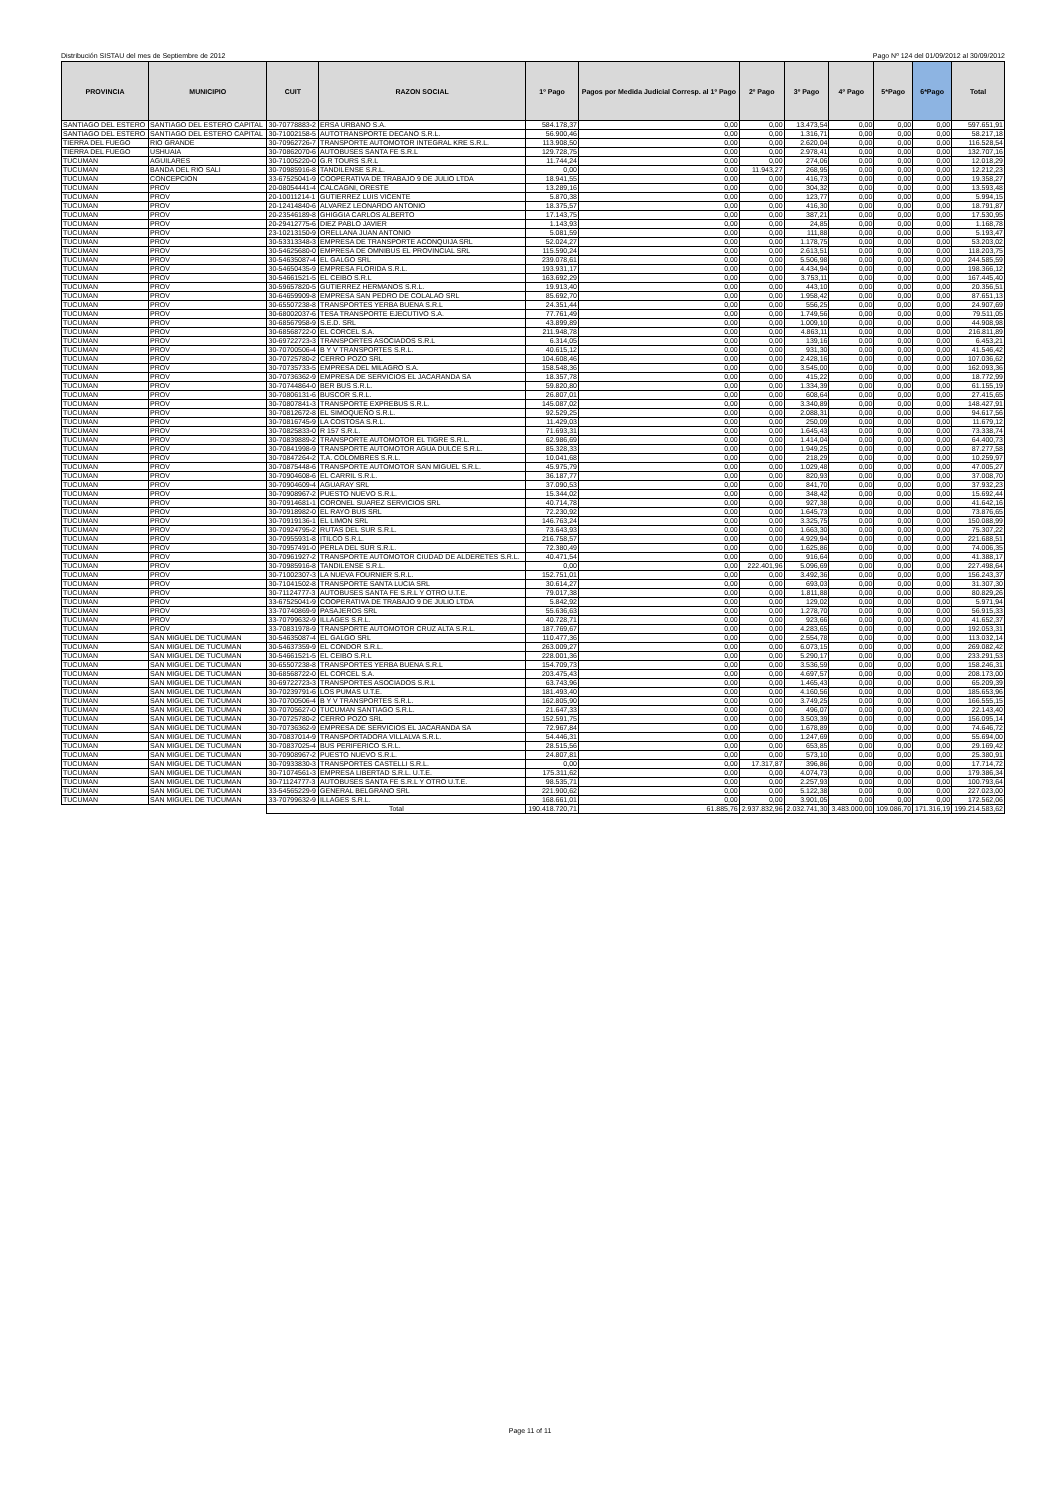Distribución SISTAU del mes de Septiembre de 2012 Pago Nº 124 del 01/09/2012 al 30/09/2012
| PROVINCIA | MUNICIPIO | CUIT | RAZON SOCIAL | 1º Pago | Pagos por Medida Judicial Corresp. al 1º Pago | 2º Pago | 3º Pago | 4º Pago | 5*Pago | 6*Pago | Total |
| --- | --- | --- | --- | --- | --- | --- | --- | --- | --- | --- | --- |
| SANTIAGO DEL ESTERO | SANTIAGO DEL ESTERO CAPITAL | 30-70778883-2 | ERSA URBANO S.A. | 584.178,37 | 0,00 | 0,00 | 13.473,54 | 0,00 | 0,00 | 0,00 | 597.651,91 |
| SANTIAGO DEL ESTERO | SANTIAGO DEL ESTERO CAPITAL | 30-71002158-5 | AUTOTRANSPORTE DECANO S.R.L. | 56.900,46 | 0,00 | 0,00 | 1.316,71 | 0,00 | 0,00 | 0,00 | 58.217,18 |
| TIERRA DEL FUEGO | RIO GRANDE | 30-70962726-7 | TRANSPORTE AUTOMOTOR INTEGRAL KRE S.R.L. | 113.908,50 | 0,00 | 0,00 | 2.620,04 | 0,00 | 0,00 | 0,00 | 116.528,54 |
| TIERRA DEL FUEGO | USHUAIA | 30-70862070-6 | AUTOBUSES SANTA FE S.R.L | 129.728,75 | 0,00 | 0,00 | 2.978,41 | 0,00 | 0,00 | 0,00 | 132.707,16 |
| TUCUMAN | AGUILARES | 30-71005220-0 | G.R TOURS S.R.L | 11.744,24 | 0,00 | 0,00 | 274,06 | 0,00 | 0,00 | 0,00 | 12.018,29 |
| TUCUMAN | BANDA DEL RIO SALI | 30-70985916-8 | TANDILENSE S.R.L. | 0,00 | 0,00 | 11.943,27 | 268,95 | 0,00 | 0,00 | 0,00 | 12.212,23 |
| TUCUMAN | CONCEPCION | 33-67525041-9 | COOPERATIVA DE TRABAJO 9 DE JULIO LTDA | 18.941,55 | 0,00 | 0,00 | 416,73 | 0,00 | 0,00 | 0,00 | 19.358,27 |
| TUCUMAN | PROV | 20-08054441-4 | CALCAGNI, ORESTE | 13.289,16 | 0,00 | 0,00 | 304,32 | 0,00 | 0,00 | 0,00 | 13.593,48 |
| TUCUMAN | PROV | 20-10011214-1 | GUTIERREZ LUIS VICENTE | 5.870,38 | 0,00 | 0,00 | 123,77 | 0,00 | 0,00 | 0,00 | 5.994,15 |
| TUCUMAN | PROV | 20-12414840-6 | ALVAREZ LEONARDO ANTONIO | 18.375,57 | 0,00 | 0,00 | 416,30 | 0,00 | 0,00 | 0,00 | 18.791,87 |
| TUCUMAN | PROV | 20-23546189-8 | GHIGGIA CARLOS ALBERTO | 17.143,75 | 0,00 | 0,00 | 387,21 | 0,00 | 0,00 | 0,00 | 17.530,95 |
| TUCUMAN | PROV | 20-29412775-6 | DIEZ PABLO JAVIER | 1.143,93 | 0,00 | 0,00 | 24,85 | 0,00 | 0,00 | 0,00 | 1.168,78 |
| TUCUMAN | PROV | 23-10213150-9 | ORELLANA JUAN ANTONIO | 5.081,59 | 0,00 | 0,00 | 111,88 | 0,00 | 0,00 | 0,00 | 5.193,47 |
| TUCUMAN | PROV | 30-53313348-3 | EMPRESA DE TRANSPORTE ACONQUIJA SRL | 52.024,27 | 0,00 | 0,00 | 1.178,75 | 0,00 | 0,00 | 0,00 | 53.203,02 |
| TUCUMAN | PROV | 30-54625680-0 | EMPRESA DE OMNIBUS EL PROVINCIAL SRL | 115.590,24 | 0,00 | 0,00 | 2.613,51 | 0,00 | 0,00 | 0,00 | 118.203,75 |
| TUCUMAN | PROV | 30-54635087-4 | EL GALGO SRL | 239.078,61 | 0,00 | 0,00 | 5.506,98 | 0,00 | 0,00 | 0,00 | 244.585,59 |
| TUCUMAN | PROV | 30-54650435-9 | EMPRESA FLORIDA S.R.L. | 193.931,17 | 0,00 | 0,00 | 4.434,94 | 0,00 | 0,00 | 0,00 | 198.366,12 |
| TUCUMAN | PROV | 30-54661521-5 | EL CEIBO S.R.L | 163.692,29 | 0,00 | 0,00 | 3.753,11 | 0,00 | 0,00 | 0,00 | 167.445,40 |
| TUCUMAN | PROV | 30-59657820-5 | GUTIERREZ HERMANOS S.R.L. | 19.913,40 | 0,00 | 0,00 | 443,10 | 0,00 | 0,00 | 0,00 | 20.356,51 |
| TUCUMAN | PROV | 30-64659909-8 | EMPRESA SAN PEDRO DE COLALAO SRL | 85.692,70 | 0,00 | 0,00 | 1.958,42 | 0,00 | 0,00 | 0,00 | 87.651,13 |
| TUCUMAN | PROV | 30-65507238-8 | TRANSPORTES YERBA BUENA S.R.L | 24.351,44 | 0,00 | 0,00 | 556,25 | 0,00 | 0,00 | 0,00 | 24.907,69 |
| TUCUMAN | PROV | 30-68002037-6 | TESA TRANSPORTE EJECUTIVO S.A. | 77.761,49 | 0,00 | 0,00 | 1.749,56 | 0,00 | 0,00 | 0,00 | 79.511,05 |
| TUCUMAN | PROV | 30-68567958-9 | S.E.D. SRL | 43.899,89 | 0,00 | 0,00 | 1.009,10 | 0,00 | 0,00 | 0,00 | 44.908,98 |
| TUCUMAN | PROV | 30-68568722-0 | EL CORCEL S.A. | 211.948,78 | 0,00 | 0,00 | 4.863,11 | 0,00 | 0,00 | 0,00 | 216.811,89 |
| TUCUMAN | PROV | 30-69722723-3 | TRANSPORTES ASOCIADOS S.R.L | 6.314,05 | 0,00 | 0,00 | 139,16 | 0,00 | 0,00 | 0,00 | 6.453,21 |
| TUCUMAN | PROV | 30-70700506-4 | B Y V TRANSPORTES S.R.L. | 40.615,12 | 0,00 | 0,00 | 931,30 | 0,00 | 0,00 | 0,00 | 41.546,42 |
| TUCUMAN | PROV | 30-70725780-2 | CERRO POZO SRL | 104.608,46 | 0,00 | 0,00 | 2.428,16 | 0,00 | 0,00 | 0,00 | 107.036,62 |
| TUCUMAN | PROV | 30-70735733-5 | EMPRESA DEL MILAGRO S.A. | 158.548,36 | 0,00 | 0,00 | 3.545,00 | 0,00 | 0,00 | 0,00 | 162.093,36 |
| TUCUMAN | PROV | 30-70736362-9 | EMPRESA DE SERVICIOS EL JACARANDA SA | 18.357,78 | 0,00 | 0,00 | 415,22 | 0,00 | 0,00 | 0,00 | 18.772,99 |
| TUCUMAN | PROV | 30-70744864-0 | BER BUS S.R.L. | 59.820,80 | 0,00 | 0,00 | 1.334,39 | 0,00 | 0,00 | 0,00 | 61.155,19 |
| TUCUMAN | PROV | 30-70806131-6 | BUSCOR S.R.L. | 26.807,01 | 0,00 | 0,00 | 608,64 | 0,00 | 0,00 | 0,00 | 27.415,65 |
| TUCUMAN | PROV | 30-70807841-3 | TRANSPORTE EXPREBUS S.R.L. | 145.087,02 | 0,00 | 0,00 | 3.340,89 | 0,00 | 0,00 | 0,00 | 148.427,91 |
| TUCUMAN | PROV | 30-70812672-8 | EL SIMOQUEÑO S.R.L. | 92.529,25 | 0,00 | 0,00 | 2.088,31 | 0,00 | 0,00 | 0,00 | 94.617,56 |
| TUCUMAN | PROV | 30-70816745-9 | LA COSTOSA S.R.L. | 11.429,03 | 0,00 | 0,00 | 250,09 | 0,00 | 0,00 | 0,00 | 11.679,12 |
| TUCUMAN | PROV | 30-70825833-0 | R 157 S.R.L. | 71.693,31 | 0,00 | 0,00 | 1.645,43 | 0,00 | 0,00 | 0,00 | 73.338,74 |
| TUCUMAN | PROV | 30-70839889-2 | TRANSPORTE AUTOMOTOR EL TIGRE S.R.L. | 62.986,69 | 0,00 | 0,00 | 1.414,04 | 0,00 | 0,00 | 0,00 | 64.400,73 |
| TUCUMAN | PROV | 30-70841998-9 | TRANSPORTE AUTOMOTOR AGUA DULCE S.R.L. | 85.328,33 | 0,00 | 0,00 | 1.949,25 | 0,00 | 0,00 | 0,00 | 87.277,58 |
| TUCUMAN | PROV | 30-70847264-2 | T.A. COLOMBRES S.R.L. | 10.041,68 | 0,00 | 0,00 | 218,29 | 0,00 | 0,00 | 0,00 | 10.259,97 |
| TUCUMAN | PROV | 30-70875448-6 | TRANSPORTE AUTOMOTOR SAN MIGUEL S.R.L. | 45.975,79 | 0,00 | 0,00 | 1.029,48 | 0,00 | 0,00 | 0,00 | 47.005,27 |
| TUCUMAN | PROV | 30-70904608-6 | EL CARRIL S.R.L. | 36.187,77 | 0,00 | 0,00 | 820,93 | 0,00 | 0,00 | 0,00 | 37.008,70 |
| TUCUMAN | PROV | 30-70904609-4 | AGUARAY SRL | 37.090,53 | 0,00 | 0,00 | 841,70 | 0,00 | 0,00 | 0,00 | 37.932,23 |
| TUCUMAN | PROV | 30-70908967-2 | PUESTO NUEVO S.R.L. | 15.344,02 | 0,00 | 0,00 | 348,42 | 0,00 | 0,00 | 0,00 | 15.692,44 |
| TUCUMAN | PROV | 30-70914681-1 | CORONEL SUAREZ SERVICIOS SRL | 40.714,78 | 0,00 | 0,00 | 927,38 | 0,00 | 0,00 | 0,00 | 41.642,16 |
| TUCUMAN | PROV | 30-70918982-0 | EL RAYO BUS SRL | 72.230,92 | 0,00 | 0,00 | 1.645,73 | 0,00 | 0,00 | 0,00 | 73.876,65 |
| TUCUMAN | PROV | 30-70919136-1 | EL LIMON SRL | 146.763,24 | 0,00 | 0,00 | 3.325,75 | 0,00 | 0,00 | 0,00 | 150.088,99 |
| TUCUMAN | PROV | 30-70924795-2 | RUTAS DEL SUR S.R.L. | 73.643,93 | 0,00 | 0,00 | 1.663,30 | 0,00 | 0,00 | 0,00 | 75.307,22 |
| TUCUMAN | PROV | 30-70955931-8 | ITILCO S.R.L. | 216.758,57 | 0,00 | 0,00 | 4.929,94 | 0,00 | 0,00 | 0,00 | 221.688,51 |
| TUCUMAN | PROV | 30-70957491-0 | PERLA DEL SUR S.R.L. | 72.380,49 | 0,00 | 0,00 | 1.625,86 | 0,00 | 0,00 | 0,00 | 74.006,35 |
| TUCUMAN | PROV | 30-70961927-2 | TRANSPORTE AUTOMOTOR CIUDAD DE ALDERETES S.R.L. | 40.471,54 | 0,00 | 0,00 | 916,64 | 0,00 | 0,00 | 0,00 | 41.388,17 |
| TUCUMAN | PROV | 30-70985916-8 | TANDILENSE S.R.L. | 0,00 | 0,00 | 222.401,96 | 5.096,69 | 0,00 | 0,00 | 0,00 | 227.498,64 |
| TUCUMAN | PROV | 30-71002307-3 | LA NUEVA FOURNIER S.R.L. | 152.751,01 | 0,00 | 0,00 | 3.492,36 | 0,00 | 0,00 | 0,00 | 156.243,37 |
| TUCUMAN | PROV | 30-71041502-8 | TRANSPORTE SANTA LUCIA SRL | 30.614,27 | 0,00 | 0,00 | 693,03 | 0,00 | 0,00 | 0,00 | 31.307,30 |
| TUCUMAN | PROV | 30-71124777-3 | AUTOBUSES SANTA FE S.R.L Y OTRO U.T.E. | 79.017,38 | 0,00 | 0,00 | 1.811,88 | 0,00 | 0,00 | 0,00 | 80.829,26 |
| TUCUMAN | PROV | 33-67525041-9 | COOPERATIVA DE TRABAJO 9 DE JULIO LTDA | 5.842,92 | 0,00 | 0,00 | 129,02 | 0,00 | 0,00 | 0,00 | 5.971,94 |
| TUCUMAN | PROV | 33-70740869-9 | PASAJEROS SRL | 55.636,63 | 0,00 | 0,00 | 1.278,70 | 0,00 | 0,00 | 0,00 | 56.915,33 |
| TUCUMAN | PROV | 33-70799632-9 | ILLAGES S.R.L. | 40.728,71 | 0,00 | 0,00 | 923,66 | 0,00 | 0,00 | 0,00 | 41.652,37 |
| TUCUMAN | PROV | 33-70831978-9 | TRANSPORTE AUTOMOTOR CRUZ ALTA S.R.L. | 187.769,67 | 0,00 | 0,00 | 4.283,65 | 0,00 | 0,00 | 0,00 | 192.053,31 |
| TUCUMAN | SAN MIGUEL DE TUCUMAN | 30-54635087-4 | EL GALGO SRL | 110.477,36 | 0,00 | 0,00 | 2.554,78 | 0,00 | 0,00 | 0,00 | 113.032,14 |
| TUCUMAN | SAN MIGUEL DE TUCUMAN | 30-54637359-9 | EL CONDOR S.R.L. | 263.009,27 | 0,00 | 0,00 | 6.073,15 | 0,00 | 0,00 | 0,00 | 269.082,42 |
| TUCUMAN | SAN MIGUEL DE TUCUMAN | 30-54661521-5 | EL CEIBO S.R.L | 228.001,36 | 0,00 | 0,00 | 5.290,17 | 0,00 | 0,00 | 0,00 | 233.291,53 |
| TUCUMAN | SAN MIGUEL DE TUCUMAN | 30-65507238-8 | TRANSPORTES YERBA BUENA S.R.L | 154.709,73 | 0,00 | 0,00 | 3.536,59 | 0,00 | 0,00 | 0,00 | 158.246,31 |
| TUCUMAN | SAN MIGUEL DE TUCUMAN | 30-68568722-0 | EL CORCEL S.A. | 203.475,43 | 0,00 | 0,00 | 4.697,57 | 0,00 | 0,00 | 0,00 | 208.173,00 |
| TUCUMAN | SAN MIGUEL DE TUCUMAN | 30-69722723-3 | TRANSPORTES ASOCIADOS S.R.L | 63.743,96 | 0,00 | 0,00 | 1.465,43 | 0,00 | 0,00 | 0,00 | 65.209,39 |
| TUCUMAN | SAN MIGUEL DE TUCUMAN | 30-70239791-6 | LOS PUMAS U.T.E. | 181.493,40 | 0,00 | 0,00 | 4.160,56 | 0,00 | 0,00 | 0,00 | 185.653,96 |
| TUCUMAN | SAN MIGUEL DE TUCUMAN | 30-70700506-4 | B Y V TRANSPORTES S.R.L. | 162.805,90 | 0,00 | 0,00 | 3.749,25 | 0,00 | 0,00 | 0,00 | 166.555,15 |
| TUCUMAN | SAN MIGUEL DE TUCUMAN | 30-70705627-0 | TUCUMAN SANTIAGO S.R.L. | 21.647,33 | 0,00 | 0,00 | 496,07 | 0,00 | 0,00 | 0,00 | 22.143,40 |
| TUCUMAN | SAN MIGUEL DE TUCUMAN | 30-70725780-2 | CERRO POZO SRL | 152.591,75 | 0,00 | 0,00 | 3.503,39 | 0,00 | 0,00 | 0,00 | 156.095,14 |
| TUCUMAN | SAN MIGUEL DE TUCUMAN | 30-70736362-9 | EMPRESA DE SERVICIOS EL JACARANDA SA | 72.967,84 | 0,00 | 0,00 | 1.678,89 | 0,00 | 0,00 | 0,00 | 74.646,72 |
| TUCUMAN | SAN MIGUEL DE TUCUMAN | 30-70837014-9 | TRANSPORTADORA VILLALVA S.R.L. | 54.446,31 | 0,00 | 0,00 | 1.247,69 | 0,00 | 0,00 | 0,00 | 55.694,00 |
| TUCUMAN | SAN MIGUEL DE TUCUMAN | 30-70837025-4 | BUS PERIFERICO S.R.L. | 28.515,56 | 0,00 | 0,00 | 653,85 | 0,00 | 0,00 | 0,00 | 29.169,42 |
| TUCUMAN | SAN MIGUEL DE TUCUMAN | 30-70908967-2 | PUESTO NUEVO S.R.L. | 24.807,81 | 0,00 | 0,00 | 573,10 | 0,00 | 0,00 | 0,00 | 25.380,91 |
| TUCUMAN | SAN MIGUEL DE TUCUMAN | 30-70933830-3 | TRANSPORTES CASTELLI S.R.L. | 0,00 | 0,00 | 17.317,87 | 396,86 | 0,00 | 0,00 | 0,00 | 17.714,72 |
| TUCUMAN | SAN MIGUEL DE TUCUMAN | 30-71074561-3 | EMPRESA LIBERTAD S.R.L. U.T.E. | 175.311,62 | 0,00 | 0,00 | 4.074,73 | 0,00 | 0,00 | 0,00 | 179.386,34 |
| TUCUMAN | SAN MIGUEL DE TUCUMAN | 30-71124777-3 | AUTOBUSES SANTA FE S.R.L Y OTRO U.T.E. | 98.535,71 | 0,00 | 0,00 | 2.257,93 | 0,00 | 0,00 | 0,00 | 100.793,64 |
| TUCUMAN | SAN MIGUEL DE TUCUMAN | 33-54565229-9 | GENERAL BELGRANO SRL | 221.900,62 | 0,00 | 0,00 | 5.122,38 | 0,00 | 0,00 | 0,00 | 227.023,00 |
| TUCUMAN | SAN MIGUEL DE TUCUMAN | 33-70799632-9 | ILLAGES S.R.L. | 168.661,01 | 0,00 | 0,00 | 3.901,05 | 0,00 | 0,00 | 0,00 | 172.562,06 |
| | | Total | | 190.418.720,71 | 61.885,76 | 2.937.832,96 | 2.032.741,30 | 3.483.000,00 | 109.086,70 | 171.316,19 | 199.214.583,62 |
Page 11 of 11